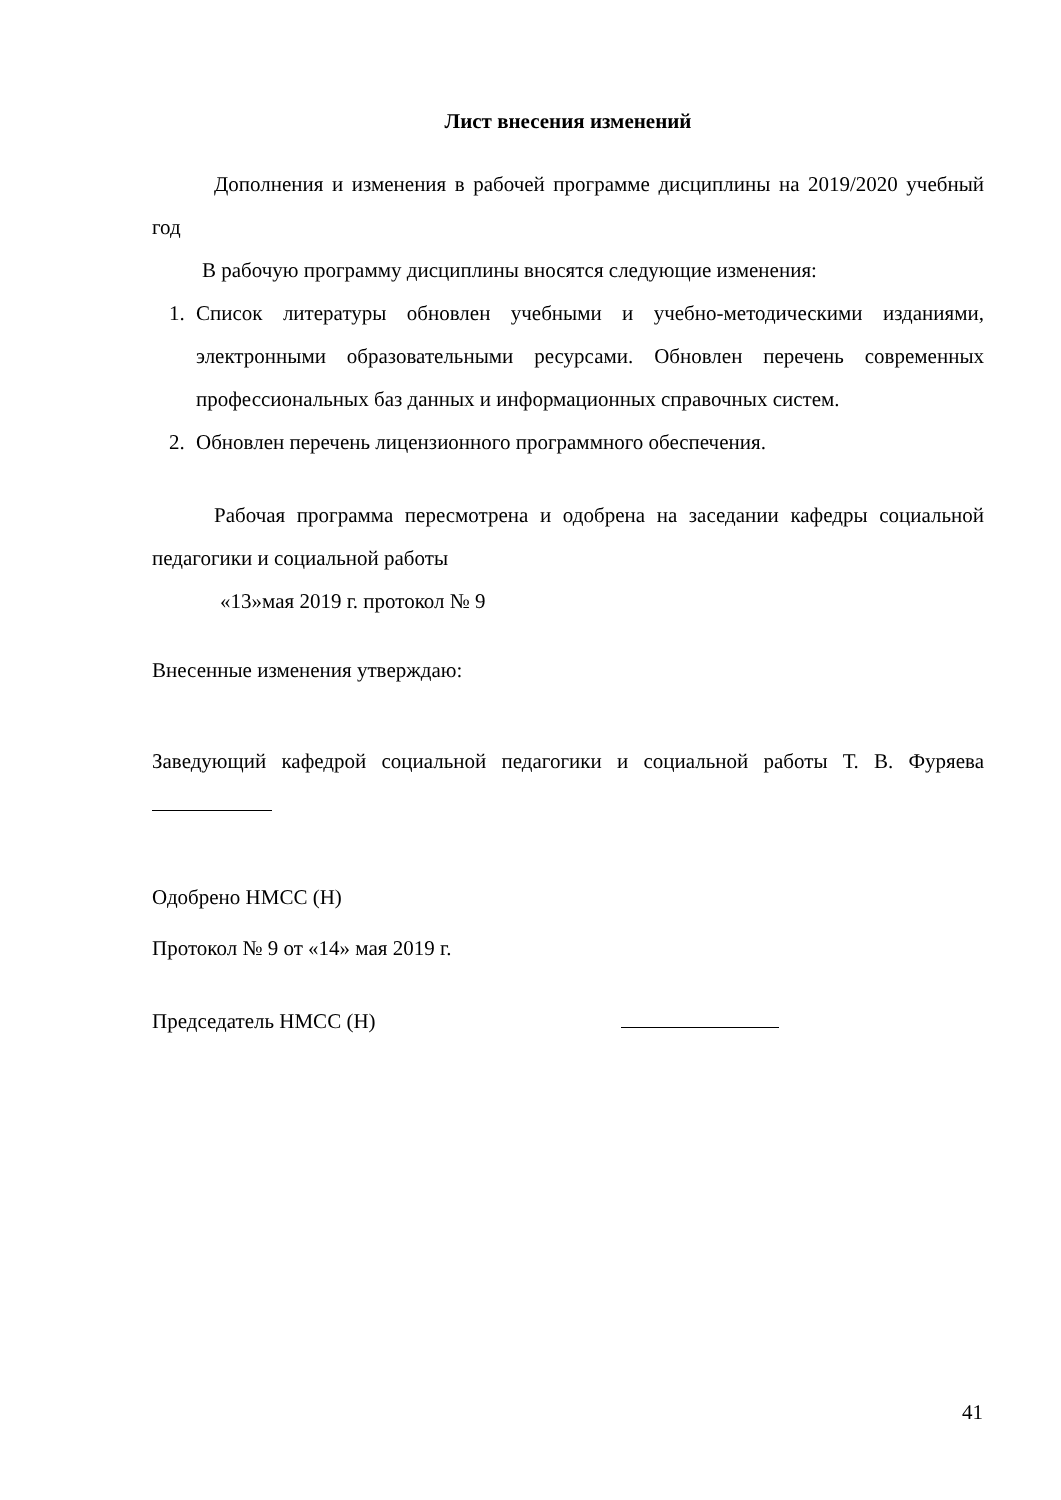Лист внесения изменений
Дополнения и изменения в рабочей программе дисциплины на 2019/2020 учебный год
В рабочую программу дисциплины вносятся следующие изменения:
1. Список литературы обновлен учебными и учебно-методическими изданиями, электронными образовательными ресурсами. Обновлен перечень современных профессиональных баз данных и информационных справочных систем.
2. Обновлен перечень лицензионного программного обеспечения.
Рабочая программа пересмотрена и одобрена на заседании кафедры социальной педагогики и социальной работы
«13»мая 2019 г. протокол № 9
Внесенные изменения утверждаю:
Заведующий кафедрой социальной педагогики и социальной работы Т. В. Фуряева
Одобрено НМСС (Н)
Протокол № 9 от «14» мая 2019 г.
Председатель НМСС (Н)
41